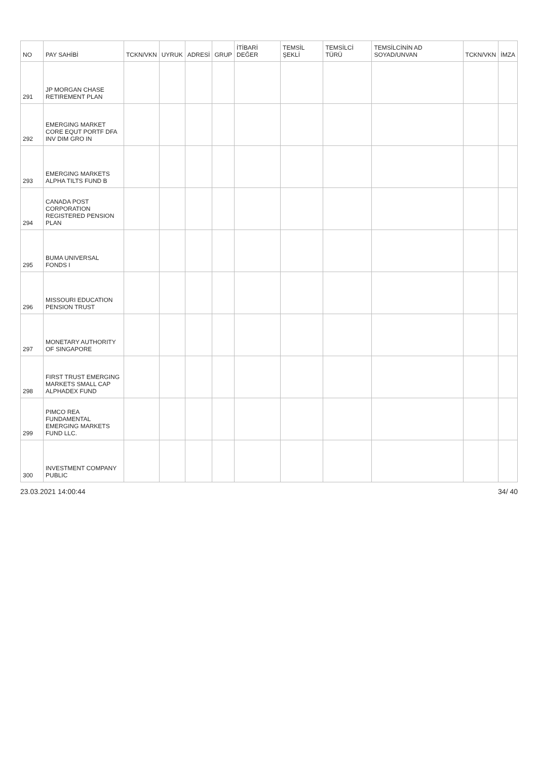| NO | PAY SAHİBİ | TCKN/VKN | UYRUK | ADRESİ | GRUP | İTİBARİ DEĞER | TEMSİL ŞEKLİ | TEMSİLCİ TÜRÜ | TEMSİLCİNİN AD SOYAD/UNVAN | TCKN/VKN | İMZA |
| --- | --- | --- | --- | --- | --- | --- | --- | --- | --- | --- | --- |
| 291 | JP MORGAN CHASE RETIREMENT PLAN | | | | | | | | | | |
| 292 | EMERGING MARKET CORE EQUT PORTF DFA INV DIM GRO IN | | | | | | | | | | |
| 293 | EMERGING MARKETS ALPHA TILTS FUND B | | | | | | | | | | |
| 294 | CANADA POST CORPORATION REGISTERED PENSION PLAN | | | | | | | | | | |
| 295 | BUMA UNIVERSAL FONDS I | | | | | | | | | | |
| 296 | MISSOURI EDUCATION PENSION TRUST | | | | | | | | | | |
| 297 | MONETARY AUTHORITY OF SINGAPORE | | | | | | | | | | |
| 298 | FIRST TRUST EMERGING MARKETS SMALL CAP ALPHADEX FUND | | | | | | | | | | |
| 299 | PIMCO REA FUNDAMENTAL EMERGING MARKETS FUND LLC. | | | | | | | | | | |
| 300 | INVESTMENT COMPANY PUBLIC | | | | | | | | | | |
23.03.2021 14:00:44 34/ 40